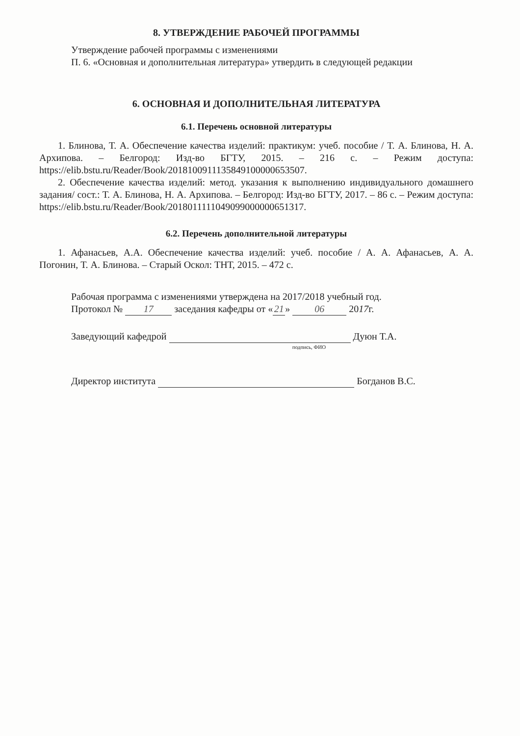8. УТВЕРЖДЕНИЕ РАБОЧЕЙ ПРОГРАММЫ
Утверждение рабочей программы с изменениями
П. 6. «Основная и дополнительная литература» утвердить в следующей редакции
6. ОСНОВНАЯ И ДОПОЛНИТЕЛЬНАЯ ЛИТЕРАТУРА
6.1. Перечень основной литературы
1. Блинова, Т. А. Обеспечение качества изделий: практикум: учеб. пособие / Т. А. Блинова, Н. А. Архипова. – Белгород: Изд-во БГТУ, 2015. – 216 с. – Режим доступа: https://elib.bstu.ru/Reader/Book/2018100911135849100000653507.
2. Обеспечение качества изделий: метод. указания к выполнению индивидуального домашнего задания/ сост.: Т. А. Блинова, Н. А. Архипова. – Белгород: Изд-во БГТУ, 2017. – 86 с. – Режим доступа: https://elib.bstu.ru/Reader/Book/2018011111049099000000651317.
6.2. Перечень дополнительной литературы
1. Афанасьев, А.А. Обеспечение качества изделий: учеб. пособие / А. А. Афанасьев, А. А. Погонин, Т. А. Блинова. – Старый Оскол: ТНТ, 2015. – 472 с.
Рабочая программа с изменениями утверждена на 2017/2018 учебный год.
Протокол № 17 заседания кафедры от « 21 » 06 2017г.
Заведующий кафедрой Дуюн Т.А.
подпись, ФИО
Директор института Богданов В.С.